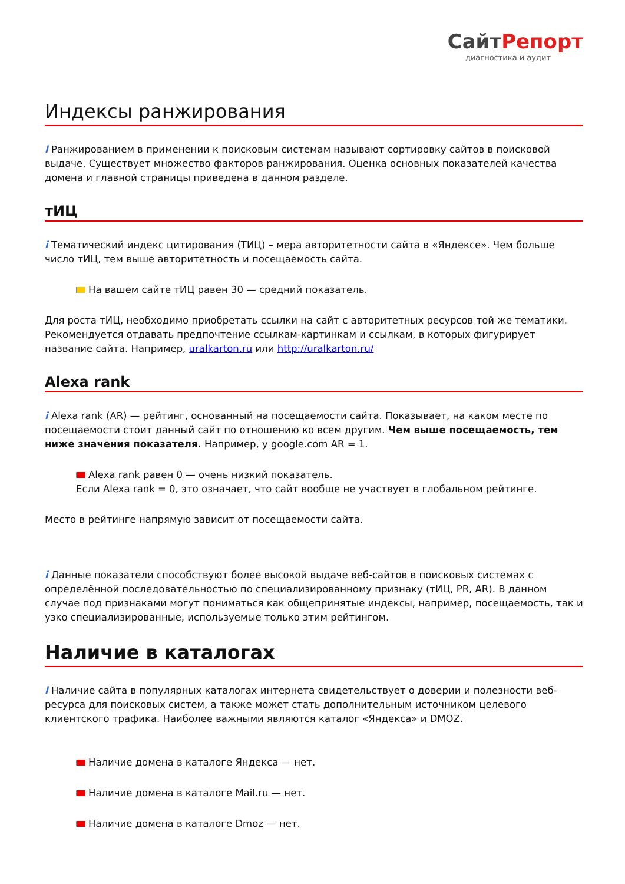СайтРепорт
диагностика и аудит
Индексы ранжирования
i Ранжированием в применении к поисковым системам называют сортировку сайтов в поисковой выдаче. Существует множество факторов ранжирования. Оценка основных показателей качества домена и главной страницы приведена в данном разделе.
тИЦ
i Тематический индекс цитирования (ТИЦ) – мера авторитетности сайта в «Яндексе». Чем больше число тИЦ, тем выше авторитетность и посещаемость сайта.
На вашем сайте тИЦ равен 30 — средний показатель.
Для роста тИЦ, необходимо приобретать ссылки на сайт с авторитетных ресурсов той же тематики. Рекомендуется отдавать предпочтение ссылкам-картинкам и ссылкам, в которых фигурирует название сайта. Например, uralkarton.ru или http://uralkarton.ru/
Alexa rank
i Alexa rank (AR) — рейтинг, основанный на посещаемости сайта. Показывает, на каком месте по посещаемости стоит данный сайт по отношению ко всем другим. Чем выше посещаемость, тем ниже значения показателя. Например, у google.com AR = 1.
Alexa rank равен 0 — очень низкий показатель.
Если Alexa rank = 0, это означает, что сайт вообще не участвует в глобальном рейтинге.
Место в рейтинге напрямую зависит от посещаемости сайта.
i Данные показатели способствуют более высокой выдаче веб-сайтов в поисковых системах с определённой последовательностью по специализированному признаку (тИЦ, PR, AR). В данном случае под признаками могут пониматься как общепринятые индексы, например, посещаемость, так и узко специализированные, используемые только этим рейтингом.
Наличие в каталогах
i Наличие сайта в популярных каталогах интернета свидетельствует о доверии и полезности веб-ресурса для поисковых систем, а также может стать дополнительным источником целевого клиентского трафика. Наиболее важными являются каталог «Яндекса» и DMOZ.
Наличие домена в каталоге Яндекса — нет.
Наличие домена в каталоге Mail.ru — нет.
Наличие домена в каталоге Dmoz — нет.